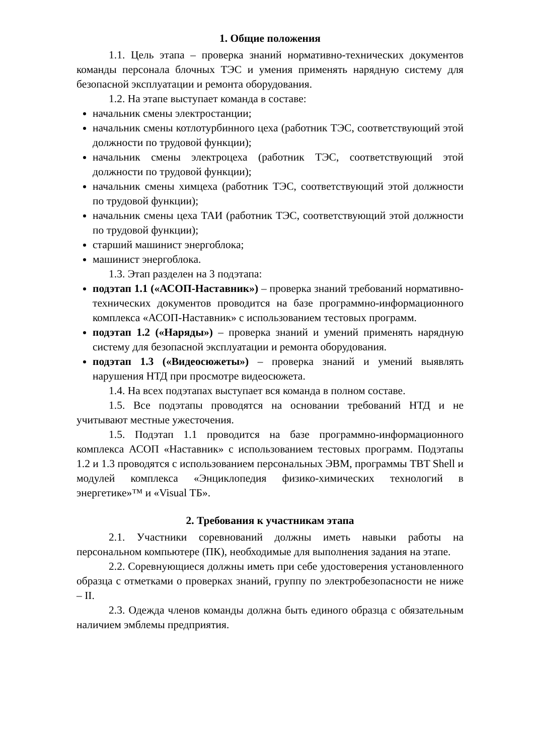1. Общие положения
1.1. Цель этапа – проверка знаний нормативно-технических документов команды персонала блочных ТЭС и умения применять нарядную систему для безопасной эксплуатации и ремонта оборудования.
1.2. На этапе выступает команда в составе:
начальник смены электростанции;
начальник смены котлотурбинного цеха (работник ТЭС, соответствующий этой должности по трудовой функции);
начальник смены электроцеха (работник ТЭС, соответствующий этой должности по трудовой функции);
начальник смены химцеха (работник ТЭС, соответствующий этой должности по трудовой функции);
начальник смены цеха ТАИ (работник ТЭС, соответствующий этой должности по трудовой функции);
старший машинист энергоблока;
машинист энергоблока.
1.3. Этап разделен на 3 подэтапа:
подэтап 1.1 («АСОП-Наставник») – проверка знаний требований нормативно-технических документов проводится на базе программно-информационного комплекса «АСОП-Наставник» с использованием тестовых программ.
подэтап 1.2 («Наряды») – проверка знаний и умений применять нарядную систему для безопасной эксплуатации и ремонта оборудования.
подэтап 1.3 («Видеосюжеты») – проверка знаний и умений выявлять нарушения НТД при просмотре видеосюжета.
1.4. На всех подэтапах выступает вся команда в полном составе.
1.5. Все подэтапы проводятся на основании требований НТД и не учитывают местные ужесточения.
1.5. Подэтап 1.1 проводится на базе программно-информационного комплекса АСОП «Наставник» с использованием тестовых программ. Подэтапы 1.2 и 1.3 проводятся с использованием персональных ЭВМ, программы TBT Shell и модулей комплекса «Энциклопедия физико-химических технологий в энергетике»™ и «Visual ТБ».
2. Требования к участникам этапа
2.1. Участники соревнований должны иметь навыки работы на персональном компьютере (ПК), необходимые для выполнения задания на этапе.
2.2. Соревнующиеся должны иметь при себе удостоверения установленного образца с отметками о проверках знаний, группу по электробезопасности не ниже – II.
2.3. Одежда членов команды должна быть единого образца с обязательным наличием эмблемы предприятия.